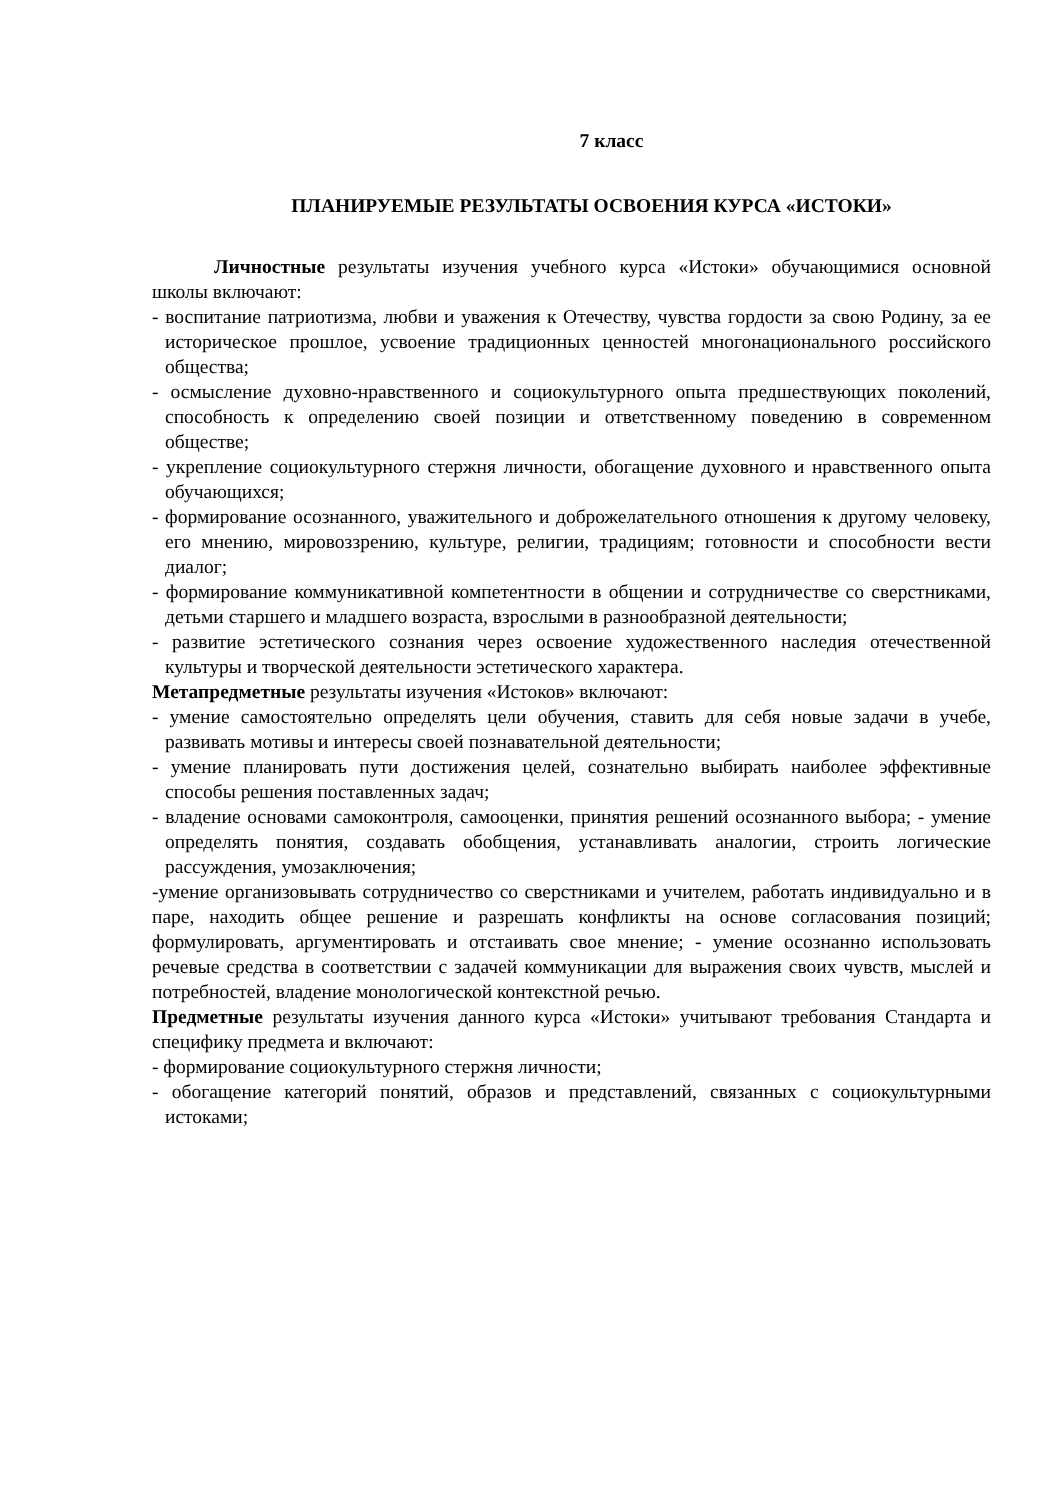7 класс
ПЛАНИРУЕМЫЕ РЕЗУЛЬТАТЫ ОСВОЕНИЯ КУРСА «ИСТОКИ»
Личностные результаты изучения учебного курса «Истоки» обучающимися основной школы включают:
- воспитание патриотизма, любви и уважения к Отечеству, чувства гордости за свою Родину, за ее историческое прошлое, усвоение традиционных ценностей многонационального российского общества;
- осмысление духовно-нравственного и социокультурного опыта предшествующих поколений, способность к определению своей позиции и ответственному поведению в современном обществе;
- укрепление социокультурного стержня личности, обогащение духовного и нравственного опыта обучающихся;
- формирование осознанного, уважительного и доброжелательного отношения к другому человеку, его мнению, мировоззрению, культуре, религии, традициям; готовности и способности вести диалог;
- формирование коммуникативной компетентности в общении и сотрудничестве со сверстниками, детьми старшего и младшего возраста, взрослыми в разнообразной деятельности;
- развитие эстетического сознания через освоение художественного наследия отечественной культуры и творческой деятельности эстетического характера.
Метапредметные результаты изучения «Истоков» включают:
- умение самостоятельно определять цели обучения, ставить для себя новые задачи в учебе, развивать мотивы и интересы своей познавательной деятельности;
- умение планировать пути достижения целей, сознательно выбирать наиболее эффективные способы решения поставленных задач;
- владение основами самоконтроля, самооценки, принятия решений осознанного выбора; - умение определять понятия, создавать обобщения, устанавливать аналогии, строить логические рассуждения, умозаключения;
-умение организовывать сотрудничество со сверстниками и учителем, работать индивидуально и в паре, находить общее решение и разрешать конфликты на основе согласования позиций; формулировать, аргументировать и отстаивать свое мнение; - умение осознанно использовать речевые средства в соответствии с задачей коммуникации для выражения своих чувств, мыслей и потребностей, владение монологической контекстной речью.
Предметные результаты изучения данного курса «Истоки» учитывают требования Стандарта и специфику предмета и включают:
- формирование социокультурного стержня личности;
- обогащение категорий понятий, образов и представлений, связанных с социокультурными истоками;